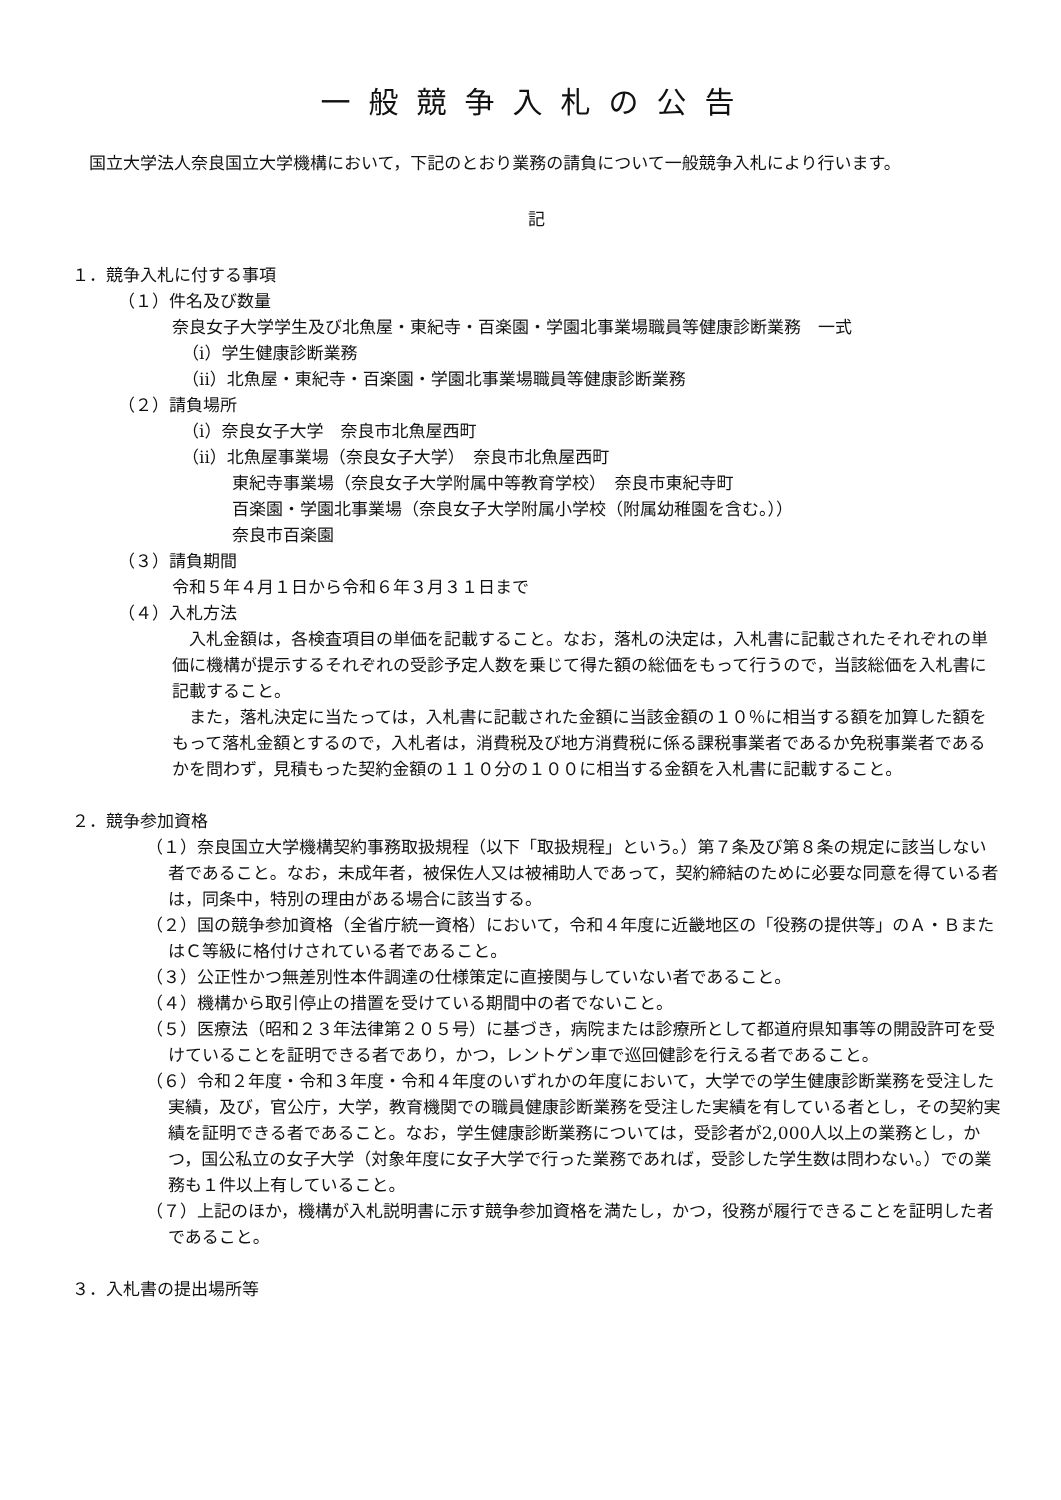一般競争入札の公告
国立大学法人奈良国立大学機構において，下記のとおり業務の請負について一般競争入札により行います。
記
１．競争入札に付する事項
（１）件名及び数量
奈良女子大学学生及び北魚屋・東紀寺・百楽園・学園北事業場職員等健康診断業務　一式
（ⅰ）学生健康診断業務
（ⅱ）北魚屋・東紀寺・百楽園・学園北事業場職員等健康診断業務
（２）請負場所
（ⅰ）奈良女子大学　奈良市北魚屋西町
（ⅱ）北魚屋事業場（奈良女子大学）　奈良市北魚屋西町
東紀寺事業場（奈良女子大学附属中等教育学校）　奈良市東紀寺町
百楽園・学園北事業場（奈良女子大学附属小学校（附属幼稚園を含む。））
奈良市百楽園
（３）請負期間
令和５年４月１日から令和６年３月３１日まで
（４）入札方法
入札金額は，各検査項目の単価を記載すること。なお，落札の決定は，入札書に記載されたそれぞれの単価に機構が提示するそれぞれの受診予定人数を乗じて得た額の総価をもって行うので，当該総価を入札書に記載すること。
また，落札決定に当たっては，入札書に記載された金額に当該金額の１０％に相当する額を加算した額をもって落札金額とするので，入札者は，消費税及び地方消費税に係る課税事業者であるか免税事業者であるかを問わず，見積もった契約金額の１１０分の１００に相当する金額を入札書に記載すること。
２．競争参加資格
（１）奈良国立大学機構契約事務取扱規程（以下「取扱規程」という。）第７条及び第８条の規定に該当しない者であること。なお，未成年者，被保佐人又は被補助人であって，契約締結のために必要な同意を得ている者は，同条中，特別の理由がある場合に該当する。
（２）国の競争参加資格（全省庁統一資格）において，令和４年度に近畿地区の「役務の提供等」のＡ・ＢまたはＣ等級に格付けされている者であること。
（３）公正性かつ無差別性本件調達の仕様策定に直接関与していない者であること。
（４）機構から取引停止の措置を受けている期間中の者でないこと。
（５）医療法（昭和２３年法律第２０５号）に基づき，病院または診療所として都道府県知事等の開設許可を受けていることを証明できる者であり，かつ，レントゲン車で巡回健診を行える者であること。
（６）令和２年度・令和３年度・令和４年度のいずれかの年度において，大学での学生健康診断業務を受注した実績，及び，官公庁，大学，教育機関での職員健康診断業務を受注した実績を有している者とし，その契約実績を証明できる者であること。なお，学生健康診断業務については，受診者が2,000人以上の業務とし，かつ，国公私立の女子大学（対象年度に女子大学で行った業務であれば，受診した学生数は問わない。）での業務も１件以上有していること。
（７）上記のほか，機構が入札説明書に示す競争参加資格を満たし，かつ，役務が履行できることを証明した者であること。
３．入札書の提出場所等